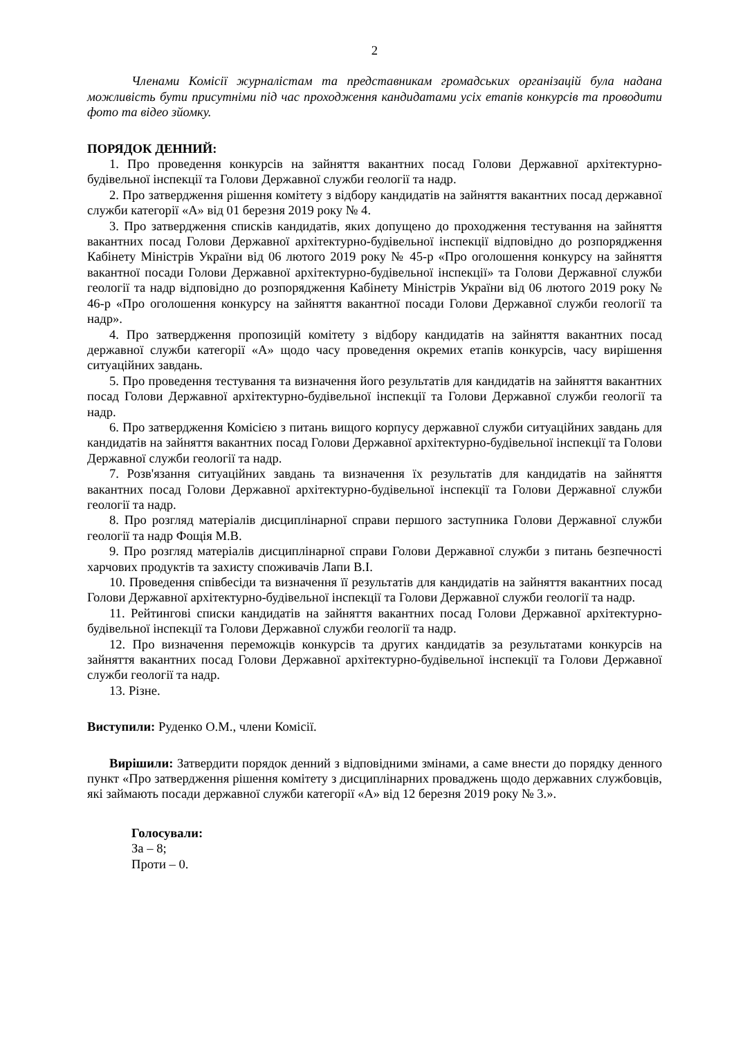2
Членами Комісії журналістам та представникам громадських організацій була надана можливість бути присутніми під час проходження кандидатами усіх етапів конкурсів та проводити фото та відео зйомку.
ПОРЯДОК ДЕННИЙ:
1. Про проведення конкурсів на зайняття вакантних посад Голови Державної архітектурно-будівельної інспекції та Голови Державної служби геології та надр.
2. Про затвердження рішення комітету з відбору кандидатів на зайняття вакантних посад державної служби категорії «А» від 01 березня 2019 року № 4.
3. Про затвердження списків кандидатів, яких допущено до проходження тестування на зайняття вакантних посад Голови Державної архітектурно-будівельної інспекції відповідно до розпорядження Кабінету Міністрів України від 06 лютого 2019 року № 45-р «Про оголошення конкурсу на зайняття вакантної посади Голови Державної архітектурно-будівельної інспекції» та Голови Державної служби геології та надр відповідно до розпорядження Кабінету Міністрів України від 06 лютого 2019 року № 46-р «Про оголошення конкурсу на зайняття вакантної посади Голови Державної служби геології та надр».
4. Про затвердження пропозицій комітету з відбору кандидатів на зайняття вакантних посад державної служби категорії «А» щодо часу проведення окремих етапів конкурсів, часу вирішення ситуаційних завдань.
5. Про проведення тестування та визначення його результатів для кандидатів на зайняття вакантних посад Голови Державної архітектурно-будівельної інспекції та Голови Державної служби геології та надр.
6. Про затвердження Комісією з питань вищого корпусу державної служби ситуаційних завдань для кандидатів на зайняття вакантних посад Голови Державної архітектурно-будівельної інспекції та Голови Державної служби геології та надр.
7. Розв'язання ситуаційних завдань та визначення їх результатів для кандидатів на зайняття вакантних посад Голови Державної архітектурно-будівельної інспекції та Голови Державної служби геології та надр.
8. Про розгляд матеріалів дисциплінарної справи першого заступника Голови Державної служби геології та надр Фощія М.В.
9. Про розгляд матеріалів дисциплінарної справи Голови Державної служби з питань безпечності харчових продуктів та захисту споживачів Лапи В.І.
10. Проведення співбесіди та визначення її результатів для кандидатів на зайняття вакантних посад Голови Державної архітектурно-будівельної інспекції та Голови Державної служби геології та надр.
11. Рейтингові списки кандидатів на зайняття вакантних посад Голови Державної архітектурно-будівельної інспекції та Голови Державної служби геології та надр.
12. Про визначення переможців конкурсів та других кандидатів за результатами конкурсів на зайняття вакантних посад Голови Державної архітектурно-будівельної інспекції та Голови Державної служби геології та надр.
13. Різне.
Виступили: Руденко О.М., члени Комісії.
Вирішили: Затвердити порядок денний з відповідними змінами, а саме внести до порядку денного пункт «Про затвердження рішення комітету з дисциплінарних проваджень щодо державних службовців, які займають посади державної служби категорії «А» від 12 березня 2019 року № 3.».
Голосували:
За – 8;
Проти – 0.